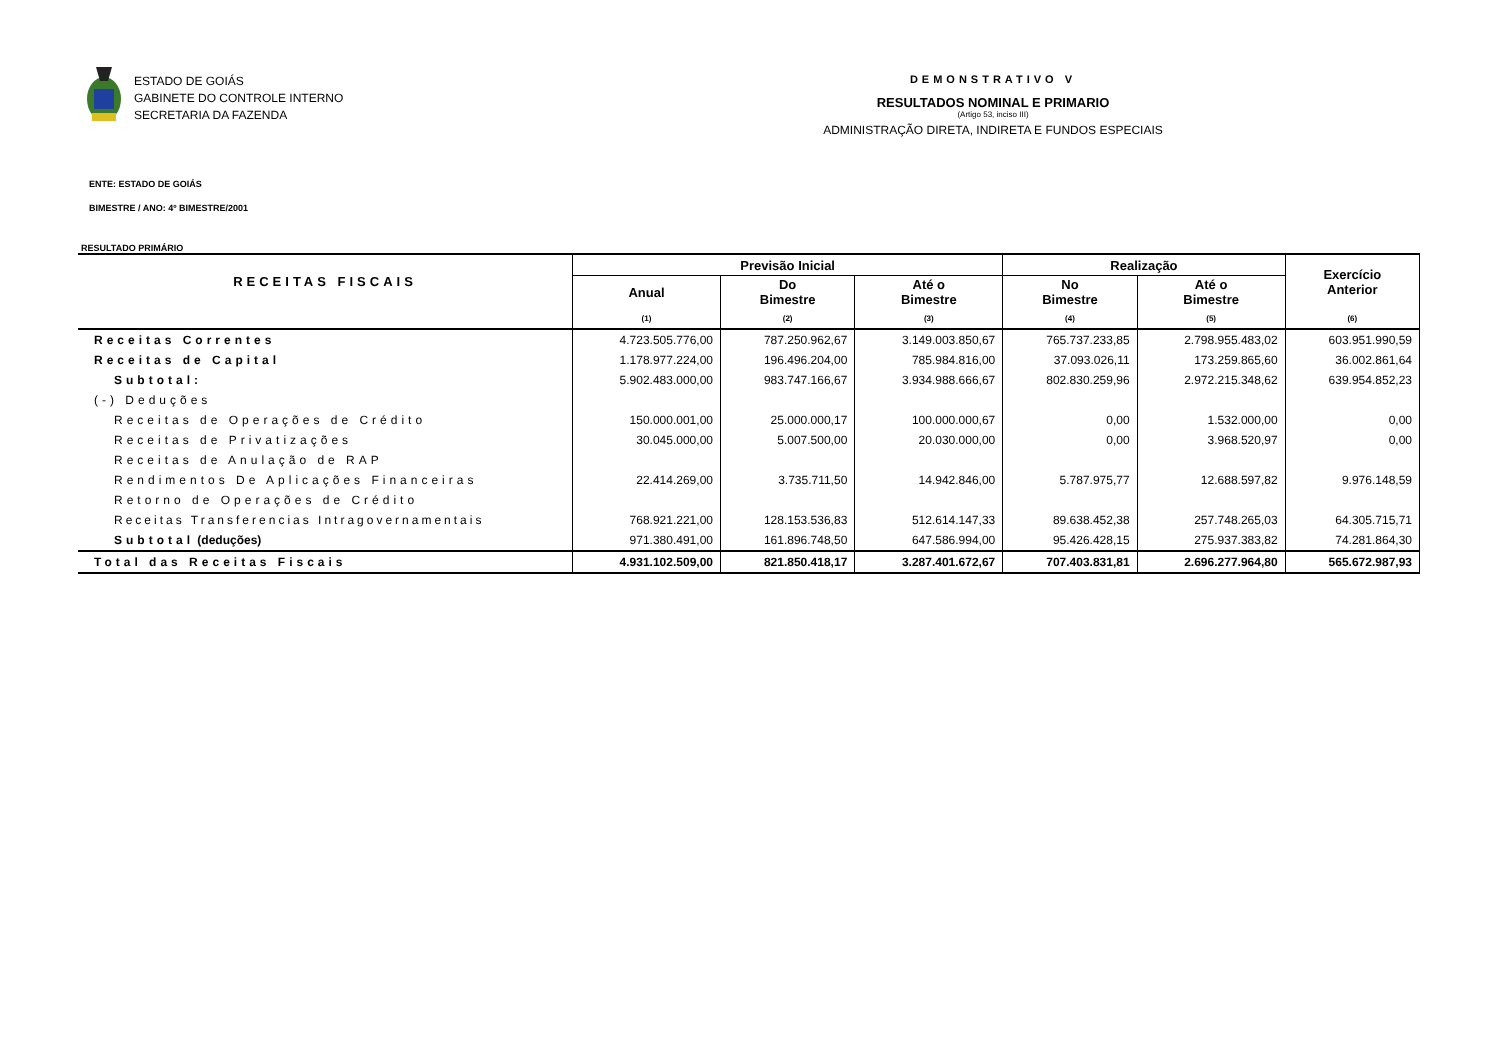ESTADO DE GOIÁS
GABINETE DO CONTROLE INTERNO
SECRETARIA DA FAZENDA
DEMONSTRATIVO V
RESULTADOS NOMINAL E PRIMARIO
(Artigo 53, inciso III)
ADMINISTRAÇÃO DIRETA, INDIRETA E FUNDOS ESPECIAIS
ENTE: ESTADO DE GOIÁS
BIMESTRE / ANO: 4º BIMESTRE/2001
RESULTADO PRIMÁRIO
| RECEITAS FISCAIS | Previsão Inicial | | | Realização | | Exercício Anterior |
| --- | --- | --- | --- | --- | --- | --- |
| | Anual | Do Bimestre | Até o Bimestre | No Bimestre | Até o Bimestre | |
| | (1) | (2) | (3) | (4) | (5) | (6) |
| Receitas Correntes | 4.723.505.776,00 | 787.250.962,67 | 3.149.003.850,67 | 765.737.233,85 | 2.798.955.483,02 | 603.951.990,59 |
| Receitas de Capital | 1.178.977.224,00 | 196.496.204,00 | 785.984.816,00 | 37.093.026,11 | 173.259.865,60 | 36.002.861,64 |
| Subtotal: | 5.902.483.000,00 | 983.747.166,67 | 3.934.988.666,67 | 802.830.259,96 | 2.972.215.348,62 | 639.954.852,23 |
| (-) Deduções | | | | | | |
| Receitas de Operações de Crédito | 150.000.001,00 | 25.000.000,17 | 100.000.000,67 | 0,00 | 1.532.000,00 | 0,00 |
| Receitas de Privatizações | 30.045.000,00 | 5.007.500,00 | 20.030.000,00 | 0,00 | 3.968.520,97 | 0,00 |
| Receitas de Anulação de RAP | | | | | | |
| Rendimentos De Aplicações Financeiras | 22.414.269,00 | 3.735.711,50 | 14.942.846,00 | 5.787.975,77 | 12.688.597,82 | 9.976.148,59 |
| Retorno de Operações de Crédito | | | | | | |
| Receitas Transferencias Intragovernamentais | 768.921.221,00 | 128.153.536,83 | 512.614.147,33 | 89.638.452,38 | 257.748.265,03 | 64.305.715,71 |
| Subtotal (deduções) | 971.380.491,00 | 161.896.748,50 | 647.586.994,00 | 95.426.428,15 | 275.937.383,82 | 74.281.864,30 |
| Total das Receitas Fiscais | 4.931.102.509,00 | 821.850.418,17 | 3.287.401.672,67 | 707.403.831,81 | 2.696.277.964,80 | 565.672.987,93 |